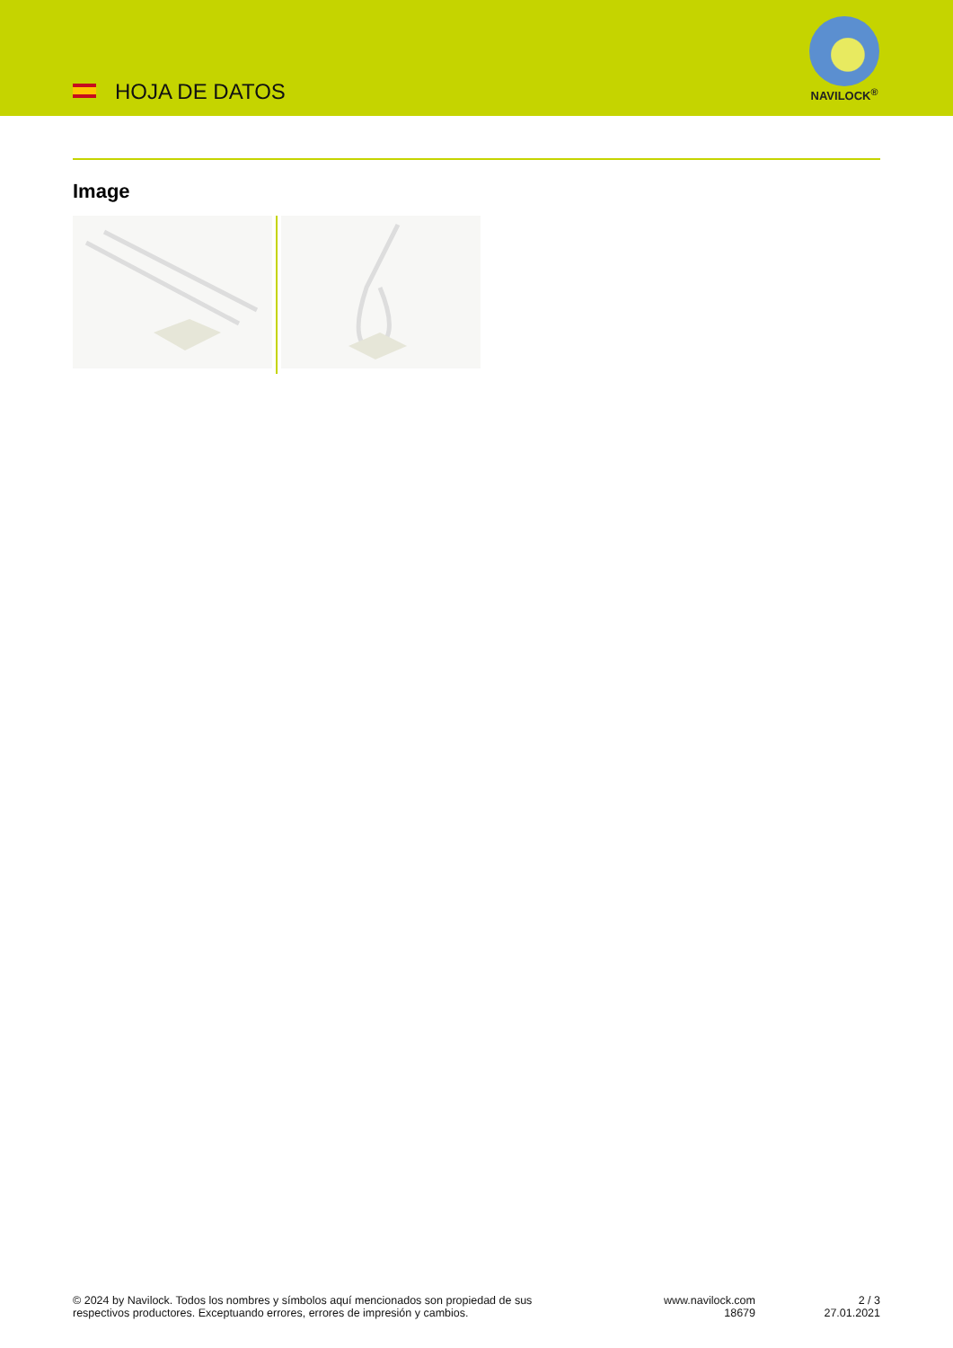HOJA DE DATOS
NAVILOCK<sup>®</sup>
Image
© 2024 by Navilock. Todos los nombres y símbolos aquí mencionados son propiedad de sus respectivos productores. Exceptuando errores, errores de impresión y cambios.
www.navilock.com
18679
2 / 3
27.01.2021